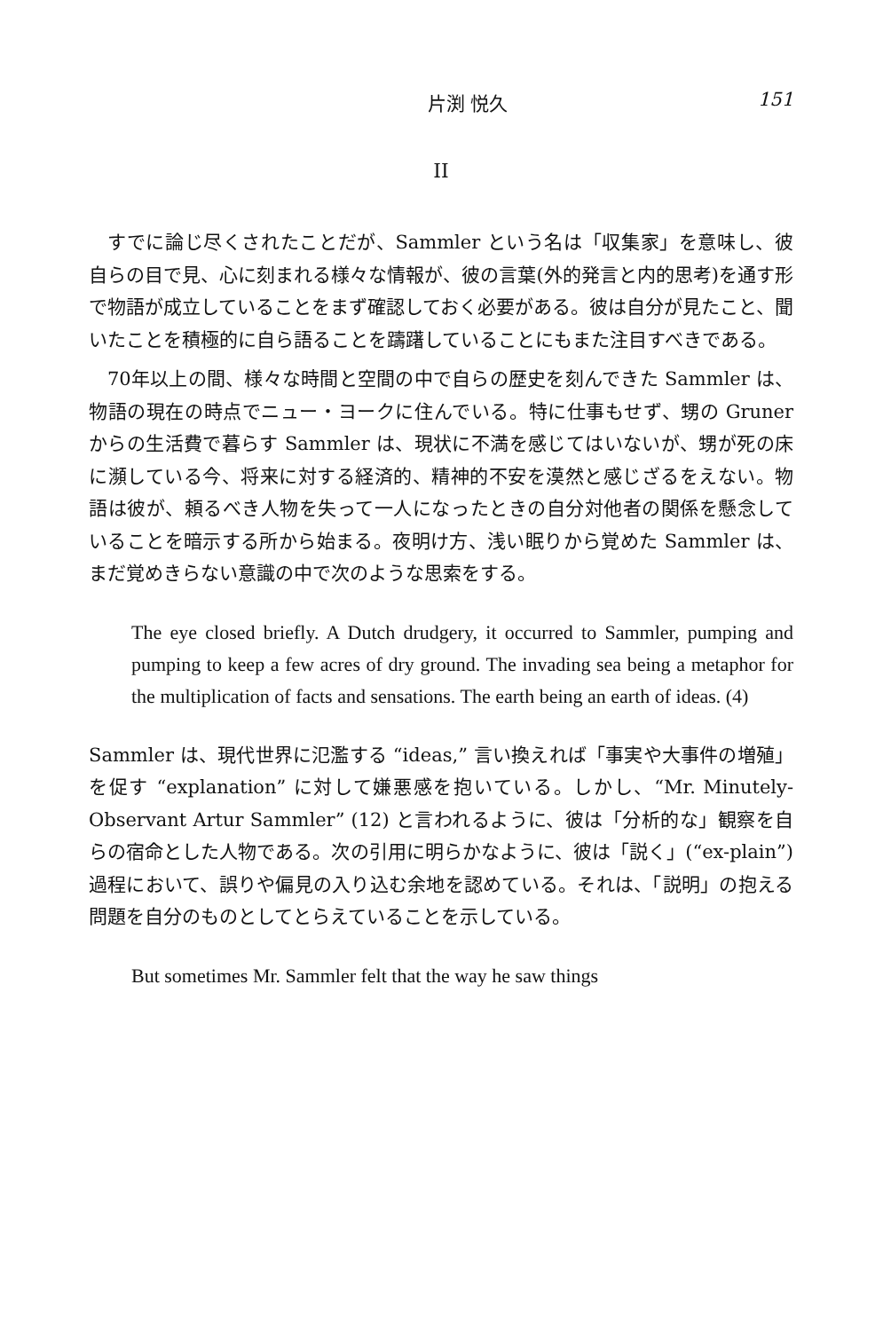片渕 悦久 151
II
すでに論じ尽くされたことだが、Sammler という名は「収集家」を意味し、彼自らの目で見、心に刻まれる様々な情報が、彼の言葉(外的発言と内的思考)を通す形で物語が成立していることをまず確認しておく必要がある。彼は自分が見たこと、聞いたことを積極的に自ら語ることを躊躇していることにもまた注目すべきである。
70年以上の間、様々な時間と空間の中で自らの歴史を刻んできた Sammler は、物語の現在の時点でニュー・ヨークに住んでいる。特に仕事もせず、甥の Gruner からの生活費で暮らす Sammler は、現状に不満を感じてはいないが、甥が死の床に瀕している今、将来に対する経済的、精神的不安を漠然と感じざるをえない。物語は彼が、頼るべき人物を失って一人になったときの自分対他者の関係を懸念していることを暗示する所から始まる。夜明け方、浅い眠りから覚めた Sammler は、まだ覚めきらない意識の中で次のような思索をする。
The eye closed briefly. A Dutch drudgery, it occurred to Sammler, pumping and pumping to keep a few acres of dry ground. The invading sea being a metaphor for the multiplication of facts and sensations. The earth being an earth of ideas. (4)
Sammler は、現代世界に氾濫する “ideas,” 言い換えれば「事実や大事件の増殖」を促す “explanation” に対して嫌悪感を抱いている。しかし、“Mr. Minutely-Observant Artur Sammler” (12) と言われるように、彼は「分析的な」観察を自らの宿命とした人物である。次の引用に明らかなように、彼は「説く」(“ex-plain”) 過程において、誤りや偏見の入り込む余地を認めている。それは、「説明」の抱える問題を自分のものとしてとらえていることを示している。
But sometimes Mr. Sammler felt that the way he saw things